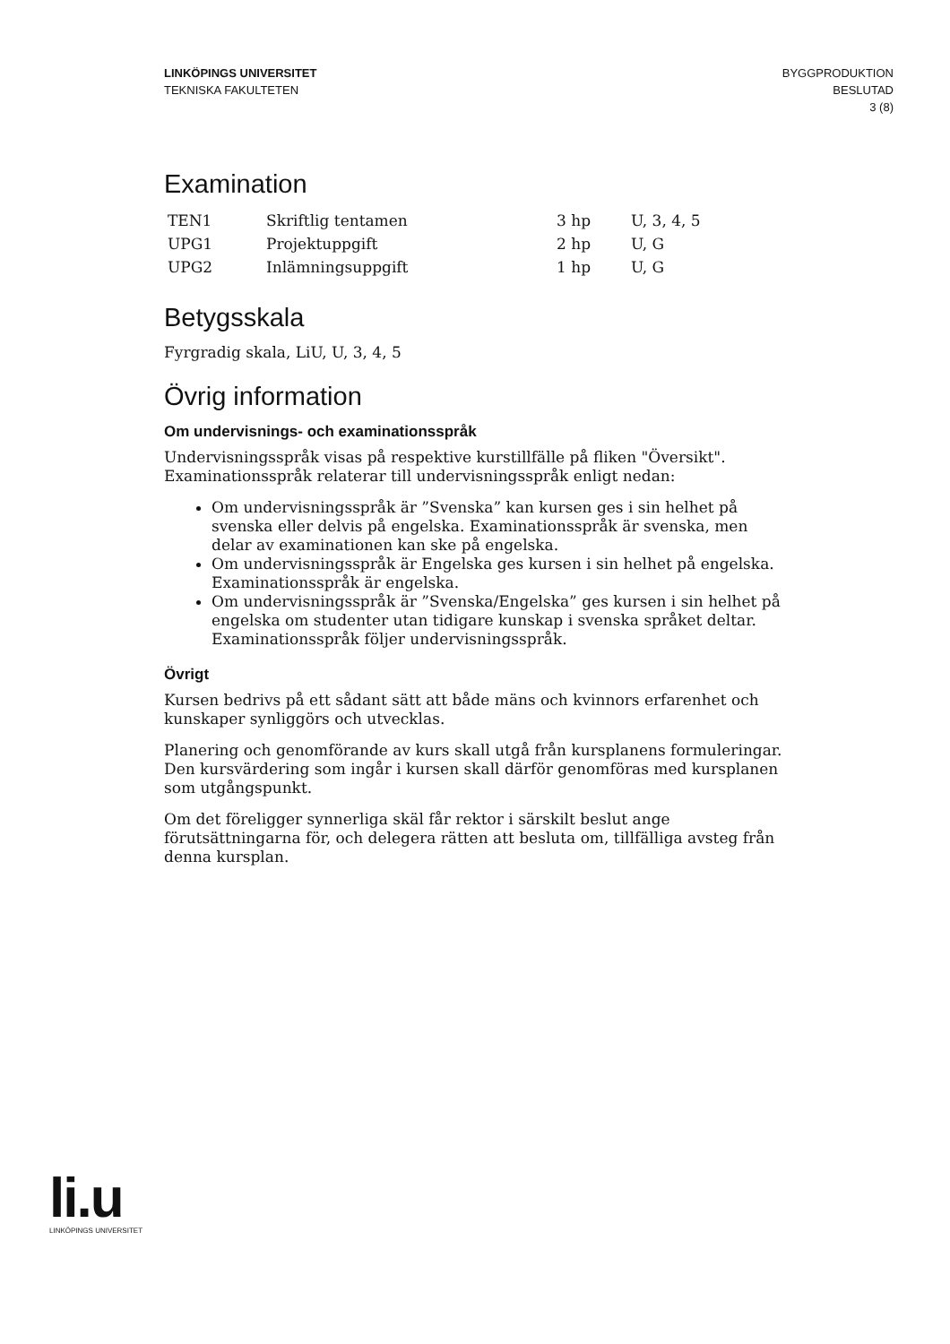LINKÖPINGS UNIVERSITET
TEKNISKA FAKULTETEN
BYGGPRODUKTION
BESLUTAD
3 (8)
Examination
| TEN1 | Skriftlig tentamen | 3 hp | U, 3, 4, 5 |
| UPG1 | Projektuppgift | 2 hp | U, G |
| UPG2 | Inlämningsuppgift | 1 hp | U, G |
Betygsskala
Fyrgradig skala, LiU, U, 3, 4, 5
Övrig information
Om undervisnings- och examinationsspråk
Undervisningsspråk visas på respektive kurstillfälle på fliken "Översikt".
Examinationsspråk relaterar till undervisningsspråk enligt nedan:
Om undervisningsspråk är ”Svenska” kan kursen ges i sin helhet på svenska eller delvis på engelska. Examinationsspråk är svenska, men delar av examinationen kan ske på engelska.
Om undervisningsspråk är Engelska ges kursen i sin helhet på engelska. Examinationsspråk är engelska.
Om undervisningsspråk är ”Svenska/Engelska” ges kursen i sin helhet på engelska om studenter utan tidigare kunskap i svenska språket deltar. Examinationsspråk följer undervisningsspråk.
Övrigt
Kursen bedrivs på ett sådant sätt att både mäns och kvinnors erfarenhet och kunskaper synliggörs och utvecklas.
Planering och genomförande av kurs skall utgå från kursplanens formuleringar. Den kursvärdering som ingår i kursen skall därför genomföras med kursplanen som utgångspunkt.
Om det föreligger synnerliga skäl får rektor i särskilt beslut ange förutsättningarna för, och delegera rätten att besluta om, tillfälliga avsteg från denna kursplan.
li.u
LINKÖPINGS UNIVERSITET